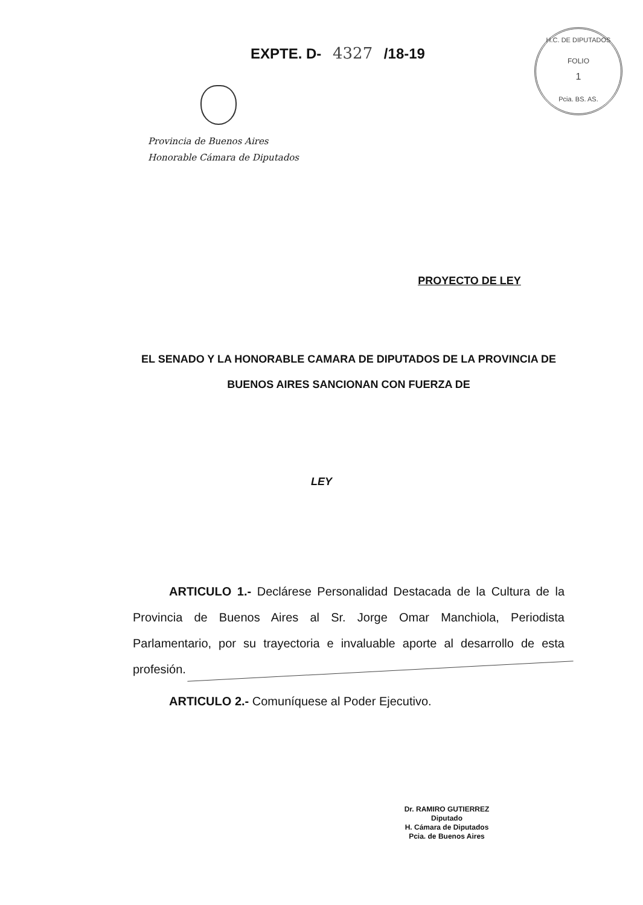EXPTE. D- 4327 /18-19
H.C. DE DIPUTADOS
FOLIO
1
Pcia. BS. AS.
Provincia de Buenos Aires
Honorable Cámara de Diputados
PROYECTO DE LEY
EL SENADO Y LA HONORABLE CAMARA DE DIPUTADOS DE LA PROVINCIA DE BUENOS AIRES SANCIONAN CON FUERZA DE
LEY
ARTICULO 1.- Declárese Personalidad Destacada de la Cultura de la Provincia de Buenos Aires al Sr. Jorge Omar Manchiola, Periodista Parlamentario, por su trayectoria e invaluable aporte al desarrollo de esta profesión.
ARTICULO 2.- Comuníquese al Poder Ejecutivo.
Dr. RAMIRO GUTIERREZ
Diputado
H. Cámara de Diputados
Pcia. de Buenos Aires